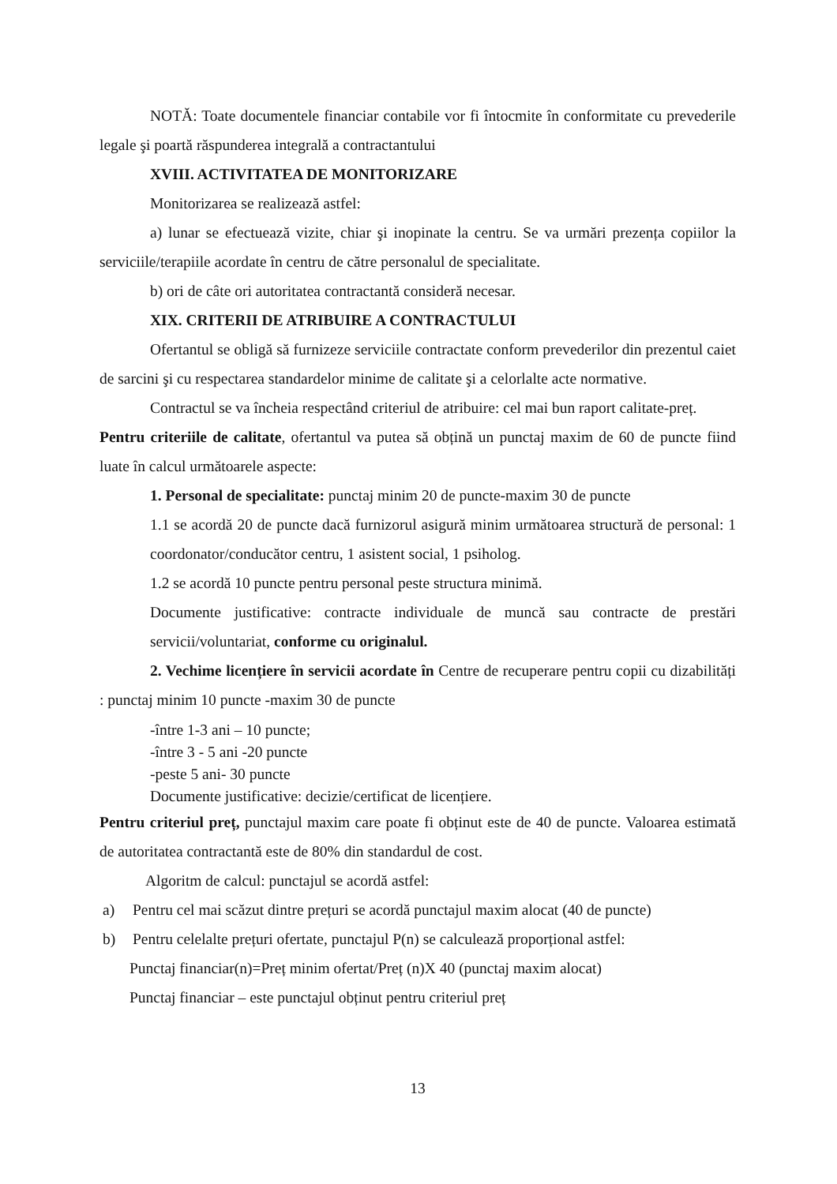NOTĂ: Toate documentele financiar contabile vor fi întocmite în conformitate cu prevederile legale şi poartă răspunderea integrală a contractantului
XVIII. ACTIVITATEA DE MONITORIZARE
Monitorizarea se realizează astfel:
a) lunar se efectuează vizite, chiar şi inopinate la centru. Se va urmări prezența copiilor la serviciile/terapiile acordate în centru de către personalul de specialitate.
b) ori de câte ori autoritatea contractantă consideră necesar.
XIX. CRITERII DE ATRIBUIRE A CONTRACTULUI
Ofertantul se obligă să furnizeze serviciile contractate conform prevederilor din prezentul caiet de sarcini şi cu respectarea standardelor minime de calitate şi a celorlalte acte normative.
Contractul se va încheia respectând criteriul de atribuire: cel mai bun raport calitate-preț.
Pentru criteriile de calitate, ofertantul va putea să obțină un punctaj maxim de 60 de puncte fiind luate în calcul următoarele aspecte:
1. Personal de specialitate: punctaj minim 20 de puncte-maxim 30 de puncte
1.1 se acordă 20 de puncte dacă furnizorul asigură minim următoarea structură de personal: 1 coordonator/conducător centru, 1 asistent social, 1 psiholog.
1.2 se acordă 10 puncte pentru personal peste structura minimă.
Documente justificative: contracte individuale de muncă sau contracte de prestări servicii/voluntariat, conforme cu originalul.
2. Vechime licențiere în servicii acordate în Centre de recuperare pentru copii cu dizabilități : punctaj minim 10 puncte -maxim 30 de puncte
-între 1-3 ani – 10 puncte;
-între 3 - 5 ani -20 puncte
-peste 5 ani- 30 puncte
Documente justificative: decizie/certificat de licențiere.
Pentru criteriul preț, punctajul maxim care poate fi obținut este de 40 de puncte. Valoarea estimată de autoritatea contractantă este de 80% din standardul de cost.
Algoritm de calcul: punctajul se acordă astfel:
a) Pentru cel mai scăzut dintre prețuri se acordă punctajul maxim alocat (40 de puncte)
b) Pentru celelalte prețuri ofertate, punctajul P(n) se calculează proporțional astfel:
Punctaj financiar(n)=Preț minim ofertat/Preț (n)X 40 (punctaj maxim alocat)
Punctaj financiar – este punctajul obținut pentru criteriul preț
13